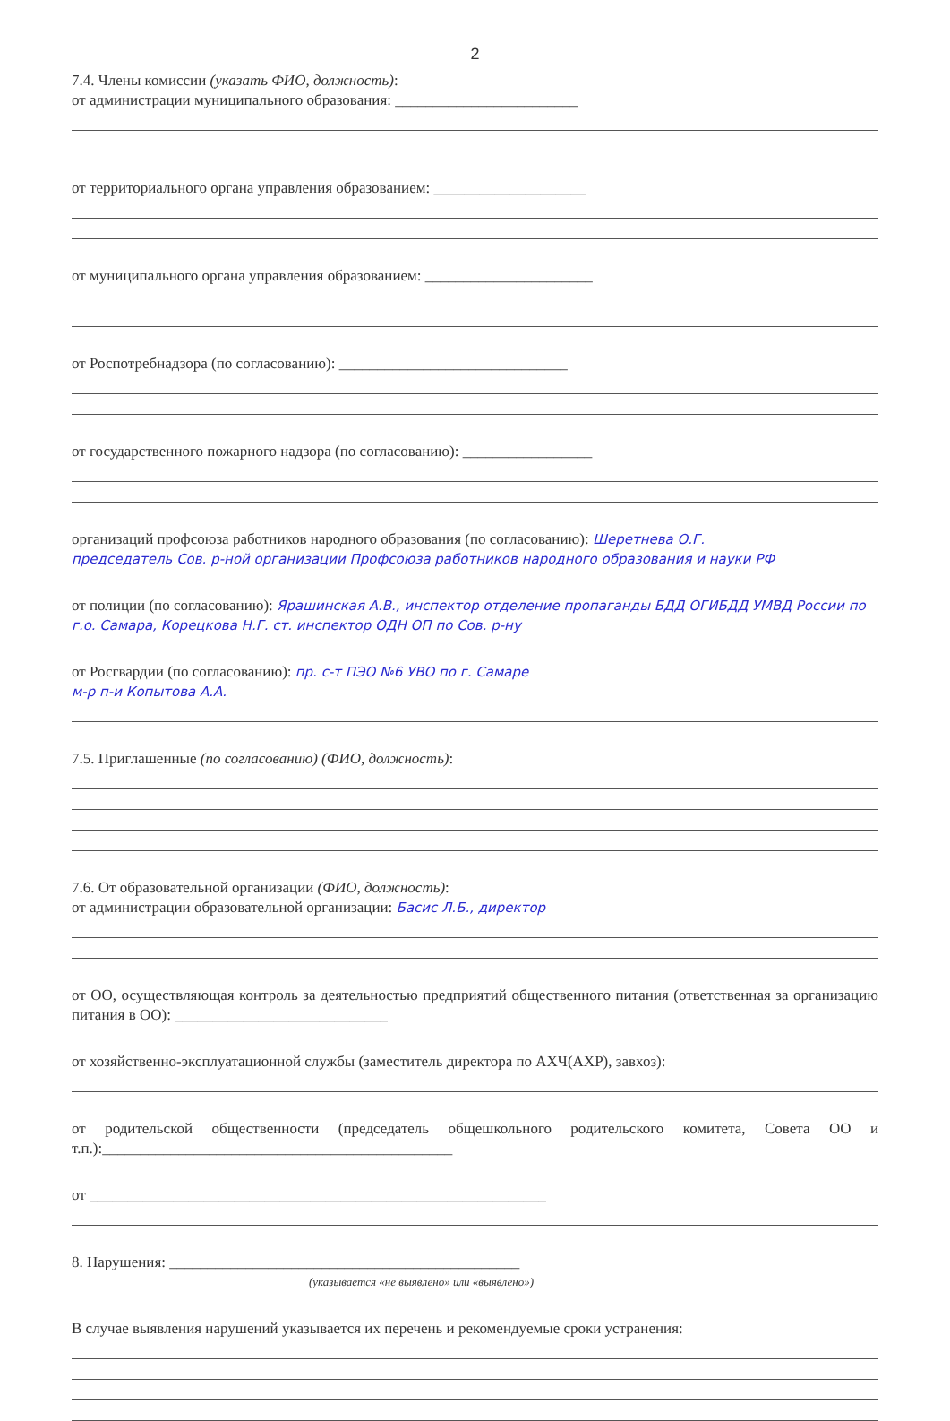2
7.4. Члены комиссии (указать ФИО, должность):
от администрации муниципального образования: ________________________
от территориального органа управления образованием: ____________________
от муниципального органа управления образованием: ______________________
от Роспотребнадзора (по согласованию): ______________________________
от государственного пожарного надзора (по согласованию): _________________
организаций профсоюза работников народного образования (по согласованию): Шеретнева О.Г.
председатель Сов. р-ной организации Профсоюза работников народного образования и науки РФ
от полиции (по согласованию): Ярашинская А.В., инспектор отделение пропаганды БДД ОГИБДД УМВД России по г.о. Самара, Корецкова Н.Г. ст. инспектор ОДН ОП по Сов. р-ну
от Росгвардии (по согласованию): пр. с-т ПЭО №6 УВО по г. Самаре
м-р п-и Копытова А.А.
7.5. Приглашенные (по согласованию) (ФИО, должность):
7.6. От образовательной организации (ФИО, должность):
от администрации образовательной организации: Басис Л.Б., директор
от ОО, осуществляющая контроль за деятельностью предприятий общественного питания (ответственная за организацию питания в ОО): ____________________________
от хозяйственно-эксплуатационной службы (заместитель директора по АХЧ(АХР), завхоз):
от родительской общественности (председатель общешкольного родительского комитета, Совета ОО и т.п.):______________________________________________
от ____________________________________________________________
8. Нарушения: ______________________________________________
(указывается «не выявлено» или «выявлено»)
В случае выявления нарушений указывается их перечень и рекомендуемые сроки устранения: